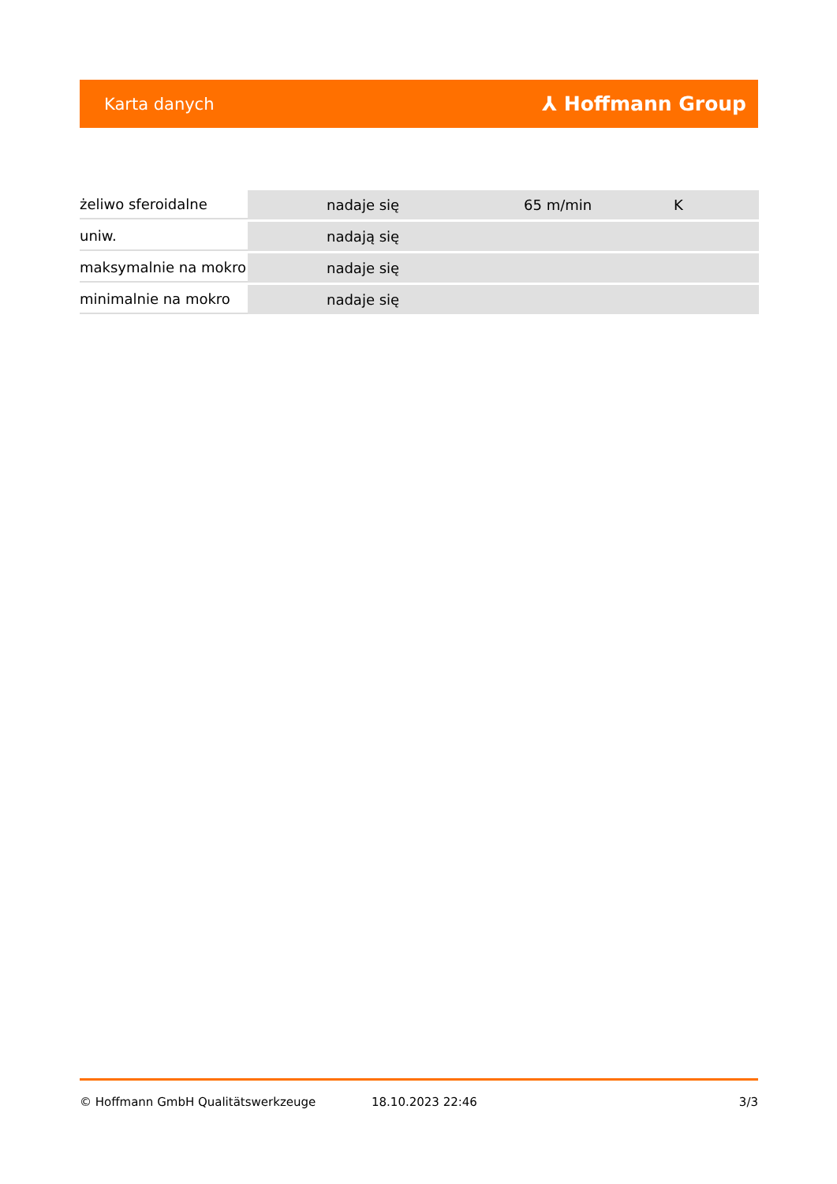Karta danych ⅄ Hoffmann Group
| żeliwo sferoidalne | | nadaje się | 65 m/min | K |
| uniw. | | nadają się | | |
| maksymalnie na mokro | | nadaje się | | |
| minimalnie na mokro | | nadaje się | | |
© Hoffmann GmbH Qualitätswerkzeuge 18.10.2023 22:46 3/3